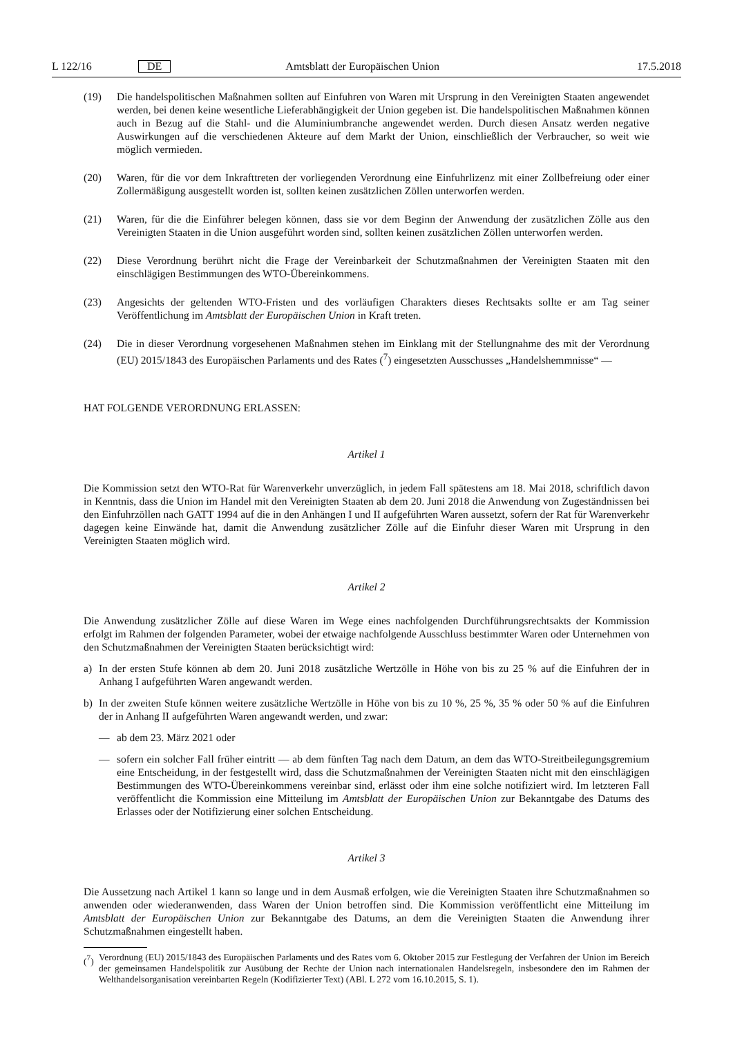L 122/16 DE Amtsblatt der Europäischen Union 17.5.2018
(19) Die handelspolitischen Maßnahmen sollten auf Einfuhren von Waren mit Ursprung in den Vereinigten Staaten angewendet werden, bei denen keine wesentliche Lieferabhängigkeit der Union gegeben ist. Die handelspolitischen Maßnahmen können auch in Bezug auf die Stahl- und die Aluminiumbranche angewendet werden. Durch diesen Ansatz werden negative Auswirkungen auf die verschiedenen Akteure auf dem Markt der Union, einschließlich der Verbraucher, so weit wie möglich vermieden.
(20) Waren, für die vor dem Inkrafttreten der vorliegenden Verordnung eine Einfuhrlizenz mit einer Zollbefreiung oder einer Zollermäßigung ausgestellt worden ist, sollten keinen zusätzlichen Zöllen unterworfen werden.
(21) Waren, für die die Einführer belegen können, dass sie vor dem Beginn der Anwendung der zusätzlichen Zölle aus den Vereinigten Staaten in die Union ausgeführt worden sind, sollten keinen zusätzlichen Zöllen unterworfen werden.
(22) Diese Verordnung berührt nicht die Frage der Vereinbarkeit der Schutzmaßnahmen der Vereinigten Staaten mit den einschlägigen Bestimmungen des WTO-Übereinkommens.
(23) Angesichts der geltenden WTO-Fristen und des vorläufigen Charakters dieses Rechtsakts sollte er am Tag seiner Veröffentlichung im Amtsblatt der Europäischen Union in Kraft treten.
(24) Die in dieser Verordnung vorgesehenen Maßnahmen stehen im Einklang mit der Stellungnahme des mit der Verordnung (EU) 2015/1843 des Europäischen Parlaments und des Rates (<sup>7</sup>) eingesetzten Ausschusses „Handelshemmnisse“ —
HAT FOLGENDE VERORDNUNG ERLASSEN:
Artikel 1
Die Kommission setzt den WTO-Rat für Warenverkehr unverzüglich, in jedem Fall spätestens am 18. Mai 2018, schriftlich davon in Kenntnis, dass die Union im Handel mit den Vereinigten Staaten ab dem 20. Juni 2018 die Anwendung von Zugeständnissen bei den Einfuhrzöllen nach GATT 1994 auf die in den Anhängen I und II aufgeführten Waren aussetzt, sofern der Rat für Warenverkehr dagegen keine Einwände hat, damit die Anwendung zusätzlicher Zölle auf die Einfuhr dieser Waren mit Ursprung in den Vereinigten Staaten möglich wird.
Artikel 2
Die Anwendung zusätzlicher Zölle auf diese Waren im Wege eines nachfolgenden Durchführungsrechtsakts der Kommission erfolgt im Rahmen der folgenden Parameter, wobei der etwaige nachfolgende Ausschluss bestimmter Waren oder Unternehmen von den Schutzmaßnahmen der Vereinigten Staaten berücksichtigt wird:
a) In der ersten Stufe können ab dem 20. Juni 2018 zusätzliche Wertzölle in Höhe von bis zu 25 % auf die Einfuhren der in Anhang I aufgeführten Waren angewandt werden.
b) In der zweiten Stufe können weitere zusätzliche Wertzölle in Höhe von bis zu 10 %, 25 %, 35 % oder 50 % auf die Einfuhren der in Anhang II aufgeführten Waren angewandt werden, und zwar:
— ab dem 23. März 2021 oder
— sofern ein solcher Fall früher eintritt — ab dem fünften Tag nach dem Datum, an dem das WTO-Streitbeilegungsgremium eine Entscheidung, in der festgestellt wird, dass die Schutzmaßnahmen der Vereinigten Staaten nicht mit den einschlägigen Bestimmungen des WTO-Übereinkommens vereinbar sind, erlässt oder ihm eine solche notifiziert wird. Im letzteren Fall veröffentlicht die Kommission eine Mitteilung im Amtsblatt der Europäischen Union zur Bekanntgabe des Datums des Erlasses oder der Notifizierung einer solchen Entscheidung.
Artikel 3
Die Aussetzung nach Artikel 1 kann so lange und in dem Ausmaß erfolgen, wie die Vereinigten Staaten ihre Schutzmaßnahmen so anwenden oder wiederanwenden, dass Waren der Union betroffen sind. Die Kommission veröffentlicht eine Mitteilung im Amtsblatt der Europäischen Union zur Bekanntgabe des Datums, an dem die Vereinigten Staaten die Anwendung ihrer Schutzmaßnahmen eingestellt haben.
(<sup>7</sup>) Verordnung (EU) 2015/1843 des Europäischen Parlaments und des Rates vom 6. Oktober 2015 zur Festlegung der Verfahren der Union im Bereich der gemeinsamen Handelspolitik zur Ausübung der Rechte der Union nach internationalen Handelsregeln, insbesondere den im Rahmen der Welthandelsorganisation vereinbarten Regeln (Kodifizierter Text) (ABl. L 272 vom 16.10.2015, S. 1).